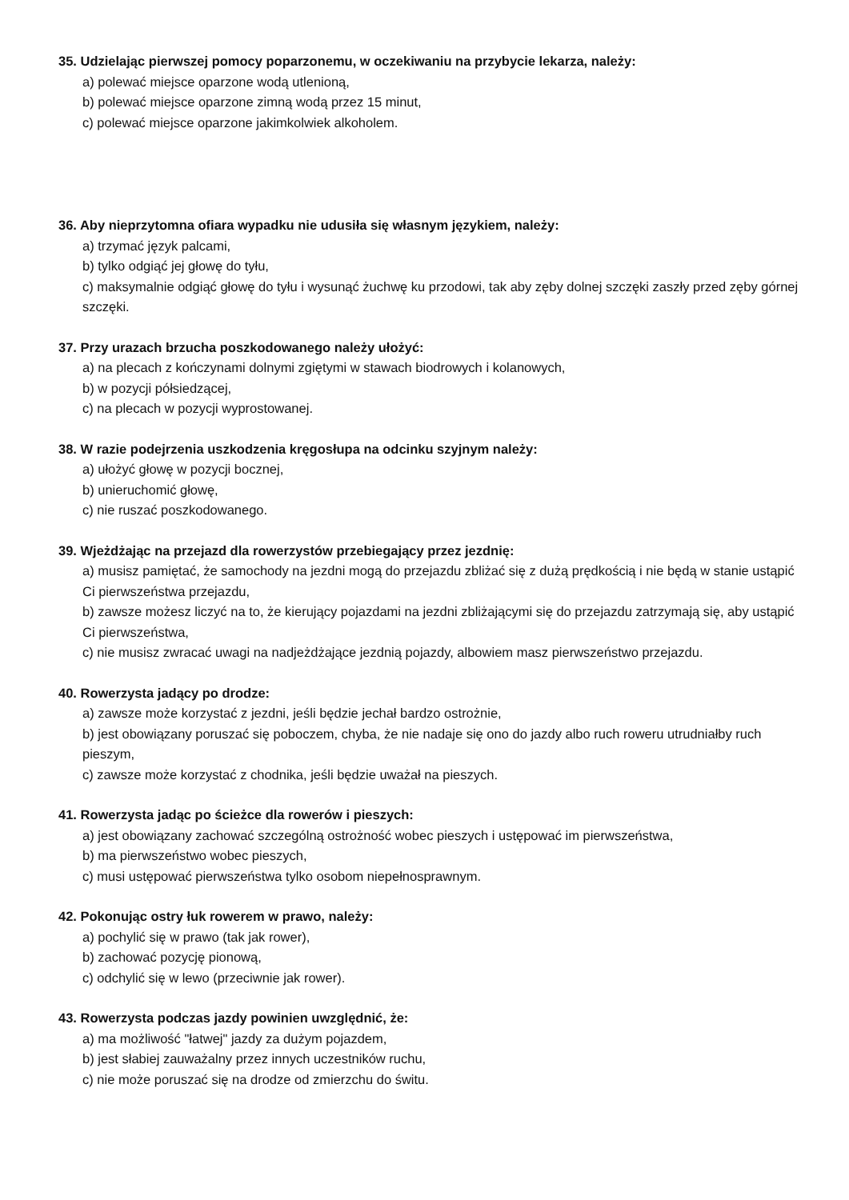35. Udzielając pierwszej pomocy poparzonemu, w oczekiwaniu na przybycie lekarza, należy:
a) polewać miejsce oparzone wodą utlenioną,
b) polewać miejsce oparzone zimną wodą przez 15 minut,
c) polewać miejsce oparzone jakimkolwiek alkoholem.
36. Aby nieprzytomna ofiara wypadku nie udusiła się własnym językiem, należy:
a) trzymać język palcami,
b) tylko odgiąć jej głowę do tyłu,
c) maksymalnie odgiąć głowę do tyłu i wysunąć żuchwę ku przodowi, tak aby zęby dolnej szczęki zaszły przed zęby górnej szczęki.
37. Przy urazach brzucha poszkodowanego należy ułożyć:
a) na plecach z kończynami dolnymi zgiętymi w stawach biodrowych i kolanowych,
b) w pozycji półsiedzącej,
c) na plecach w pozycji wyprostowanej.
38. W razie podejrzenia uszkodzenia kręgosłupa na odcinku szyjnym należy:
a) ułożyć głowę w pozycji bocznej,
b) unieruchomić głowę,
c) nie ruszać poszkodowanego.
39. Wjeżdżając na przejazd dla rowerzystów przebiegający przez jezdnię:
a) musisz pamiętać, że samochody na jezdni mogą do przejazdu zbliżać się z dużą prędkością i nie będą w stanie ustąpić Ci pierwszeństwa przejazdu,
b) zawsze możesz liczyć na to, że kierujący pojazdami na jezdni zbliżającymi się do przejazdu zatrzymają się, aby ustąpić Ci pierwszeństwa,
c) nie musisz zwracać uwagi na nadjeżdżające jezdnią pojazdy, albowiem masz pierwszeństwo przejazdu.
40. Rowerzysta jadący po drodze:
a) zawsze może korzystać z jezdni, jeśli będzie jechał bardzo ostrożnie,
b) jest obowiązany poruszać się poboczem, chyba, że nie nadaje się ono do jazdy albo ruch roweru utrudniałby ruch pieszym,
c) zawsze może korzystać z chodnika, jeśli będzie uważał na pieszych.
41. Rowerzysta jadąc po ścieżce dla rowerów i pieszych:
a) jest obowiązany zachować szczególną ostrożność wobec pieszych i ustępować im pierwszeństwa,
b) ma pierwszeństwo wobec pieszych,
c) musi ustępować pierwszeństwa tylko osobom niepełnosprawnym.
42. Pokonując ostry łuk rowerem w prawo, należy:
a) pochylić się w prawo (tak jak rower),
b) zachować pozycję pionową,
c) odchylić się w lewo (przeciwnie jak rower).
43. Rowerzysta podczas jazdy powinien uwzględnić, że:
a) ma możliwość "łatwej" jazdy za dużym pojazdem,
b) jest słabiej zauważalny przez innych uczestników ruchu,
c) nie może poruszać się na drodze od zmierzchu do świtu.